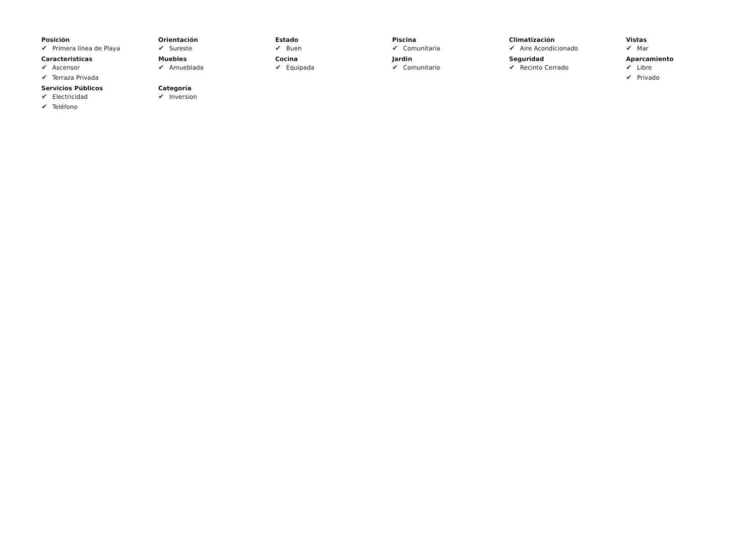Posición
✔ Primera línea de Playa
Orientación
✔ Sureste
Estado
✔ Buen
Piscina
✔ Comunitaria
Climatización
✔ Aire Acondicionado
Vistas
✔ Mar
Caracteristicas
✔ Ascensor
✔ Terraza Privada
Muebles
✔ Amueblada
Cocina
✔ Equipada
Jardin
✔ Comunitario
Seguridad
✔ Recinto Cerrado
Aparcamiento
✔ Libre
✔ Privado
Servicios Públicos
✔ Electricidad
✔ Teléfono
Categoría
✔ Inversion